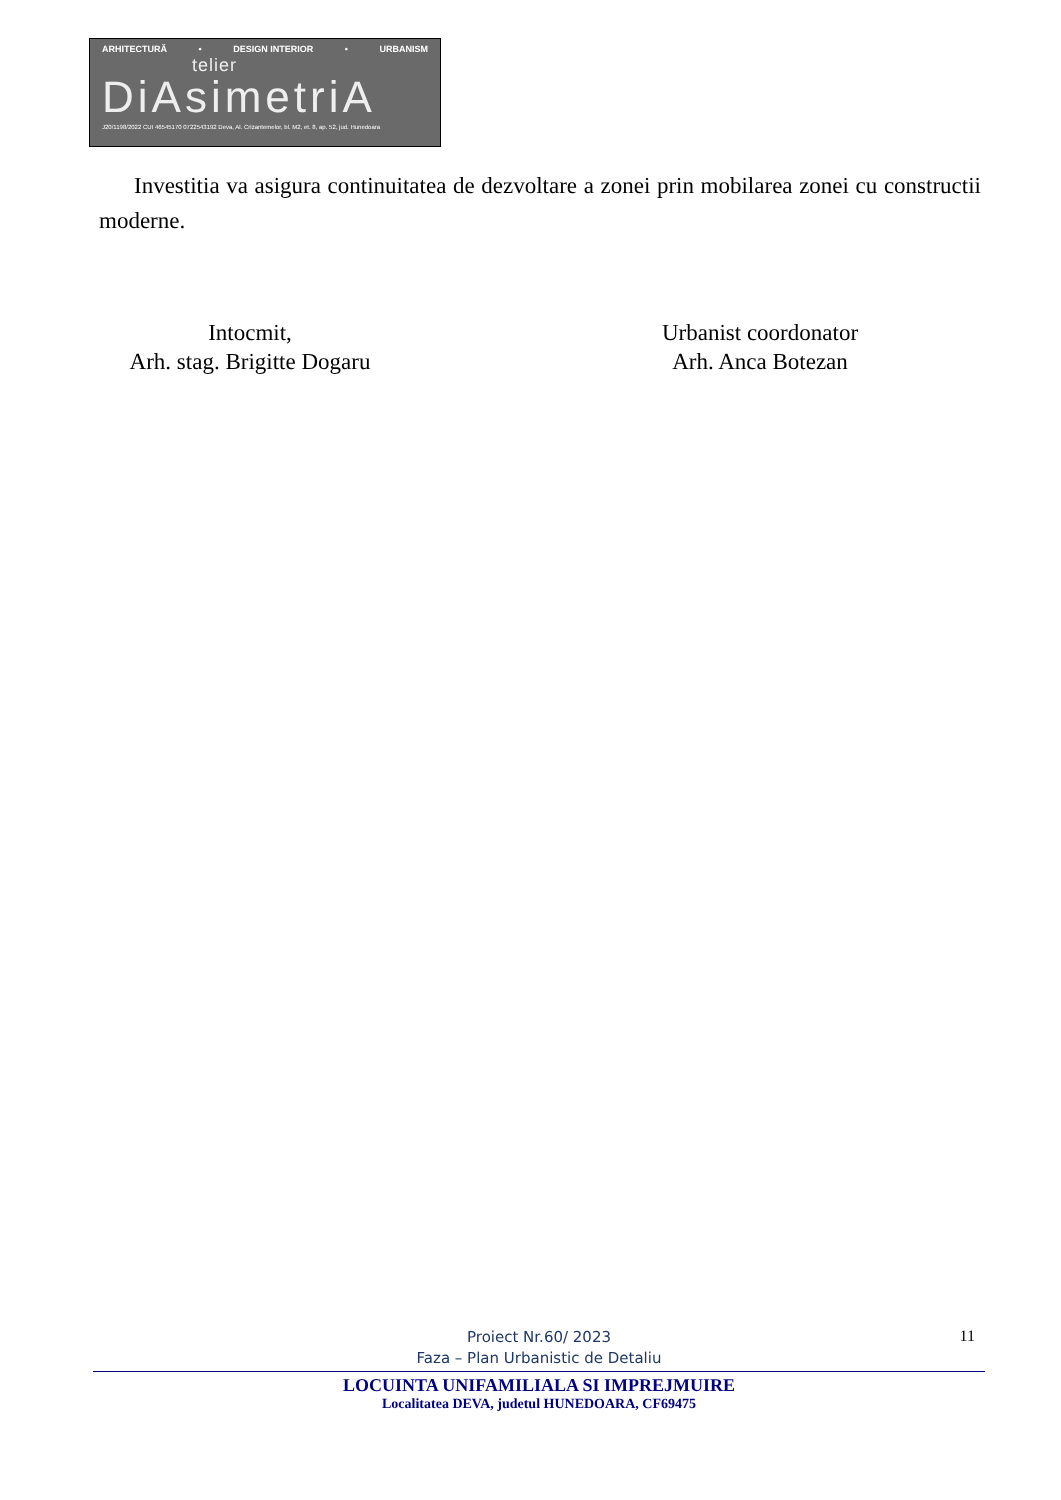ARHITECTURĂ • DESIGN INTERIOR • URBANISM
telier
DiAsimetriA
J20/1198/2022 CUI 46545170 0722543192 Deva, Al. Crizantemelor, bl. M2, et. 8, ap. 52, jud. Hunedoara
Investitia va asigura continuitatea de dezvoltare a zonei prin mobilarea zonei cu constructii moderne.
Intocmit,
Arh. stag. Brigitte Dogaru
Urbanist coordonator
Arh. Anca Botezan
11
Proiect Nr.60/ 2023
Faza – Plan Urbanistic de Detaliu
LOCUINTA UNIFAMILIALA SI IMPREJMUIRE
Localitatea DEVA, judetul HUNEDOARA, CF69475